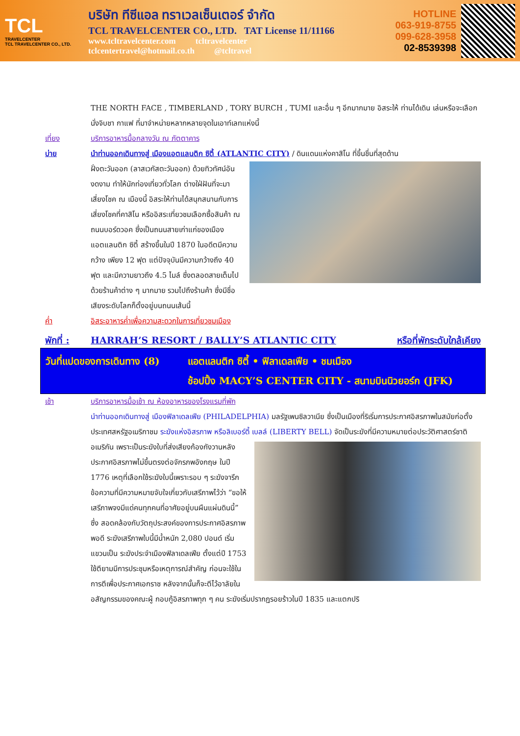TCL
TRAVELCENTER
TCL TRAVELCENTER CO., LTD.
บริษัท ทีซีแอล ทราเวลเซ็นเตอร์ จำกัด
TCL TRAVELCENTER CO., LTD. TAT License 11/11166
www.tcltravelcenter.com tcltravelcenter
tclcentertravel@hotmail.co.th @tcltravel
HOTLINE
063-919-8755
099-628-3958
02-8539398
THE NORTH FACE , TIMBERLAND , TORY BURCH , TUMI และอื่น ๆ อีกมากมาย อิสระให้ ท่านได้เดิน เล่นหรือจะเลือกนั่งจิบชา กาแฟ ที่มาจำหน่ายหลากหลายจุดในเอาท์เลทแห่งนี้
เที่ยง บริการอาหารมื้อกลางวัน ณ ภัตตาคาร
บ่าย นำท่านออกเดินทางสู่ เมืองแอตแลนติก ซิตี้ (ATLANTIC CITY) / ดินแดนแห่งคาสิโน ที่ขึ้นชื่นที่สุดด้าน
ฝั่งตะวันออก (ลาสเวกัสตะวันออก) ด้วยทิวทัศน์อันงดงาม ทำให้นักท่องเที่ยวทั่วโลก ต่างใฝ่ฝันที่จะมาเสี่ยงโชค ณ เมืองนี้ อิสระให้ท่านได้สนุกสนานกับการเสี่ยงโชคที่คาสิโน หรืออิสระเที่ยวชมเลือกซื้อสินค้า ณ ถนนบอร์ดวอค ซึ่งเป็นถนนสายเก่าแก่ของเมืองแอตแลนติก ซิตี้ สร้างขึ้นในปี 1870 ในอดีตมีความกว้าง เพียง 12 ฟุต แต่ปัจจุบันมีความกว้างถึง 40 ฟุต และมีความยาวถึง 4.5 ไมล์ ซึ่งตลอดสายเต็มไปด้วยร้านค้าต่าง ๆ มากมาย รวมไปถึงร้านค้า ซึ่งมีชื่อเสียงระดับโลกก็ตั้งอยู่บนถนนเส้นนี้
ค่ำ อิสระอาหารค่ำเพื่อความสะดวกในการเที่ยวชมเมือง
พักที่ : HARRAH’S RESORT / BALLY’S ATLANTIC CITY หรือที่พักระดับใกล้เคียง
วันที่แปดของการเดินทาง (8) แอตแลนติก ซิตี้ • ฟิลาเดลเฟีย • ชมเมือง
ช้อปปิ้ง MACY’S CENTER CITY - สนามบินนิวยอร์ก (JFK)
เช้า บริการอาหารมื้อเช้า ณ ห้องอาหารของโรงแรมที่พัก
นำท่านออกเดินทางสู่ เมืองฟิลาเดลเฟีย (PHILADELPHIA) มลรัฐเพนซิลวาเนีย ซึ่งเป็นเมืองที่ริเริ่มการประกาศอิสรภาพในสมัยก่อตั้งประเทศสหรัฐอเมริกาชม ระฆังแห่งอิสรภาพ หรือลิเบอร์ตี้ เบลล์ (LIBERTY BELL)
จัดเป็นระฆังที่มีความหมายต่อประวัติศาสตร์ชาติอเมริกัน เพราะเป็นระฆังใบที่ส่งเสียงก้องกังวานหลังประกาศอิสรภาพไม่ขึ้นตรงต่อจักรภพอังกฤษ ในปี 1776 เหตุที่เลือกใช้ระฆังใบนี้เพราะรอบ ๆ ระฆังจารึกข้อความที่มีความหมายจับใจเกี่ยวกับเสรีภาพไว้ว่า “ขอให้เสรีภาพจงมีแด่คนทุกคนที่อาศัยอยู่บนผืนแผ่นดินนี้” ซึ่ง สอดคล้องกับวัตถุประสงค์ของการประกาศอิสรภาพพอดี ระฆังเสรีภาพใบนี้มีน้ำหนัก 2,080 ปอนด์ เริ่มแขวนเป็น ระฆังประจำเมืองฟิลาเดลเฟีย ตั้งแต่ปี 1753 ใช้ตียามมีการประชุมหรือเหตุการณ์สำคัญ ก่อนจะใช้ในการตีเพื่อประกาศเอกราช หลังจากนั้นก็จะตีไว้อาลัยในอสัญกรรมของคณะผู้ กอบกู้อิสรภาพทุก ๆ คน ระฆังเริ่มปรากฏรอยร้าวในปี 1835 และแตกปริ